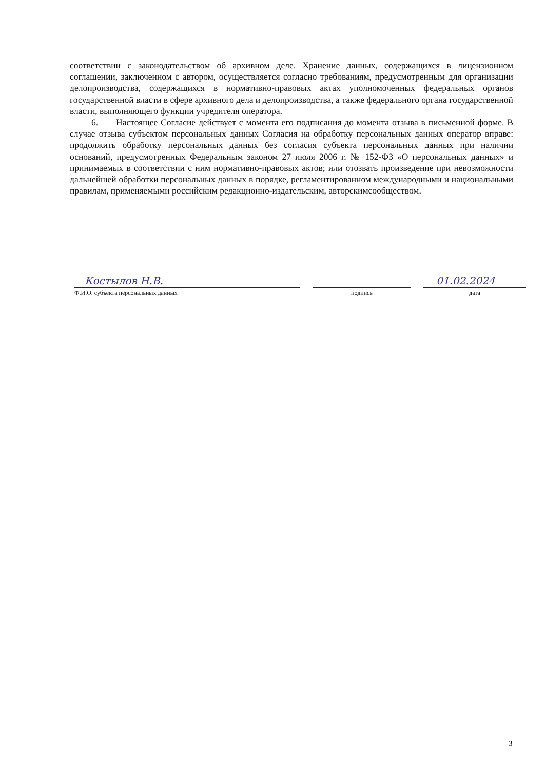соответствии с законодательством об архивном деле. Хранение данных, содержащихся в лицензионном соглашении, заключенном с автором, осуществляется согласно требованиям, предусмотренным для организации делопроизводства, содержащихся в нормативно-правовых актах уполномоченных федеральных органов государственной власти в сфере архивного дела и делопроизводства, а также федерального органа государственной власти, выполняющего функции учредителя оператора.
6. Настоящее Согласие действует с момента его подписания до момента отзыва в письменной форме. В случае отзыва субъектом персональных данных Согласия на обработку персональных данных оператор вправе: продолжить обработку персональных данных без согласия субъекта персональных данных при наличии оснований, предусмотренных Федеральным законом 27 июля 2006 г. № 152-ФЗ «О персональных данных» и принимаемых в соответствии с ним нормативно-правовых актов; или отозвать произведение при невозможности дальнейшей обработки персональных данных в порядке, регламентированном международными и национальными правилам, применяемыми российским редакционно-издательским, авторскимсообществом.
Костылов Н.В. 01.02.2024
Ф.И.О. субъекта персональных данных подпись дата
3